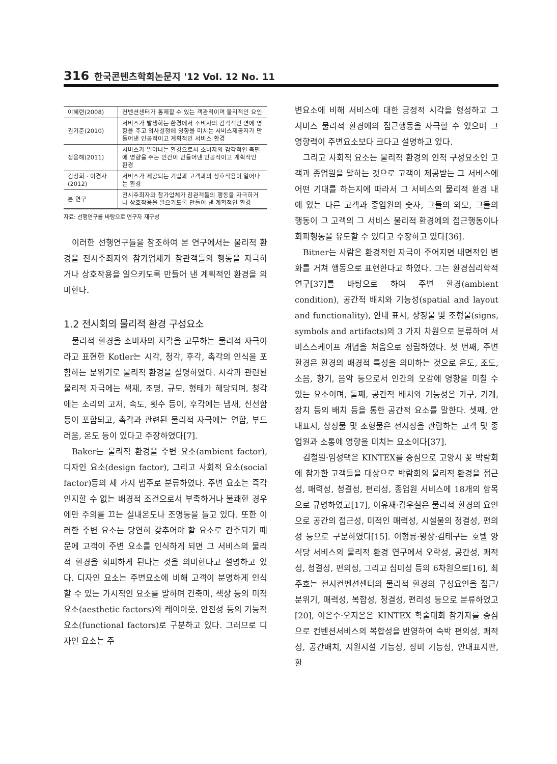316 한국콘텐츠학회논문지 '12 Vol. 12 No. 11
| 이혜련(2008) | 컨벤션센터가 통제할 수 있는 객관적이며 물리적인 요인 |
| 권기준(2010) | 서비스가 발생하는 환경에서 소비자의 감각적인 면에 영향을 주고 의사결정에 영향을 미치는 서비스제공자가 만들어낸 인공적이고 계획적인 서비스 환경 |
| 정용해(2011) | 서비스가 일어나는 환경으로서 소비자의 감각적인 측면에 영향을 주는 인간이 만들어낸 인공적이고 계획적인 환경 |
| 김정희 · 이경자(2012) | 서비스가 제공되는 기업과 고객과의 상호작용이 일어나는 환경 |
| 본 연구 | 전시주최자와 참가업체가 참관객들의 행동을 자극하거나 상호작용을 일으키도록 만들어 낸 계획적인 환경 |
자료: 선행연구를 바탕으로 연구자 재구성
이러한 선행연구들을 참조하여 본 연구에서는 물리적 환경을 전시주최자와 참가업체가 참관객들의 행동을 자극하거나 상호작용을 일으키도록 만들어 낸 계획적인 환경을 의미한다.
1.2 전시회의 물리적 환경 구성요소
물리적 환경을 소비자의 지각을 고무하는 물리적 자극이라고 표현한 Kotler는 시각, 청각, 후각, 촉각의 인식을 포함하는 분위기로 물리적 환경을 설명하였다. 시각과 관련된 물리적 자극에는 색채, 조명, 규모, 형태가 해당되며, 청각에는 소리의 고저, 속도, 횟수 등이, 후각에는 냄새, 신선함 등이 포함되고, 촉각과 관련된 물리적 자극에는 연함, 부드러움, 온도 등이 있다고 주장하였다[7].
Baker는 물리적 환경을 주변 요소(ambient factor), 디자인 요소(design factor), 그리고 사회적 요소(social factor)등의 세 가지 범주로 분류하였다. 주변 요소는 즉각 인지할 수 없는 배경적 조건으로서 부족하거나 불쾌한 경우에만 주의를 끄는 실내온도나 조명등을 들고 있다. 또한 이러한 주변 요소는 당연히 갖추어야 할 요소로 간주되기 때문에 고객이 주변 요소를 인식하게 되면 그 서비스의 물리적 환경을 회피하게 된다는 것을 의미한다고 설명하고 있다. 디자인 요소는 주변요소에 비해 고객이 분명하게 인식할 수 있는 가시적인 요소를 말하며 건축미, 색상 등의 미적 요소(aesthetic factors)와 레이아웃, 안전성 등의 기능적 요소(functional factors)로 구분하고 있다. 그러므로 디자인 요소는 주
변요소에 비해 서비스에 대한 긍정적 시각을 형성하고 그 서비스 물리적 환경에의 접근행동을 자극할 수 있으며 그 영향력이 주변요소보다 크다고 설명하고 있다.
그리고 사회적 요소는 물리적 환경의 인적 구성요소인 고객과 종업원을 말하는 것으로 고객이 제공받는 그 서비스에 어떤 기대를 하는지에 따라서 그 서비스의 물리적 환경 내에 있는 다른 고객과 종업원의 숫자, 그들의 외모, 그들의 행동이 그 고객의 그 서비스 물리적 환경에의 접근행동이나 회피행동을 유도할 수 있다고 주장하고 있다[36].
Bitner는 사람은 환경적인 자극이 주어지면 내면적인 변화를 거쳐 행동으로 표현한다고 하였다. 그는 환경심리학적 연구[37]를 바탕으로 하여 주변 환경(ambient condition), 공간적 배치와 기능성(spatial and layout and functionality), 안내 표시, 상징물 및 조형물(signs, symbols and artifacts)의 3 가지 차원으로 분류하여 서비스스케이프 개념을 처음으로 정립하였다. 첫 번째, 주변 환경은 환경의 배경적 특성을 의미하는 것으로 온도, 조도, 소음, 향기, 음악 등으로서 인간의 오감에 영향을 미칠 수 있는 요소이며, 둘째, 공간적 배치와 기능성은 가구, 기계, 장치 등의 배치 등을 통한 공간적 요소를 말한다. 셋째, 안내표시, 상징물 및 조형물은 전시장을 관람하는 고객 및 종업원과 소통에 영향을 미치는 요소이다[37].
김철원·임성택은 KINTEX를 중심으로 고양시 꽃 박람회에 참가한 고객들을 대상으로 박람회의 물리적 환경을 접근성, 매력성, 청결성, 편리성, 종업원 서비스에 18개의 항목으로 규명하였고[17], 이유재·김우철은 물리적 환경의 요인으로 공간의 접근성, 미적인 매력성, 시설물의 청결성, 편의성 등으로 구분하였다[15]. 이형룡·왕상·김태구는 호텔 양식당 서비스의 물리적 환경 연구에서 오락성, 공간성, 쾌적성, 청결성, 편의성, 그리고 심미성 등의 6차원으로[16], 최주호는 전시컨벤션센터의 물리적 환경의 구성요인을 접근/분위기, 매력성, 복합성, 청결성, 편리성 등으로 분류하였고[20], 이은수·오지은은 KINTEX 학술대회 참가자를 중심으로 컨벤션서비스의 복합성을 반영하여 숙박 편의성, 쾌적성, 공간배치, 지원시설 기능성, 장비 기능성, 안내표지판, 환